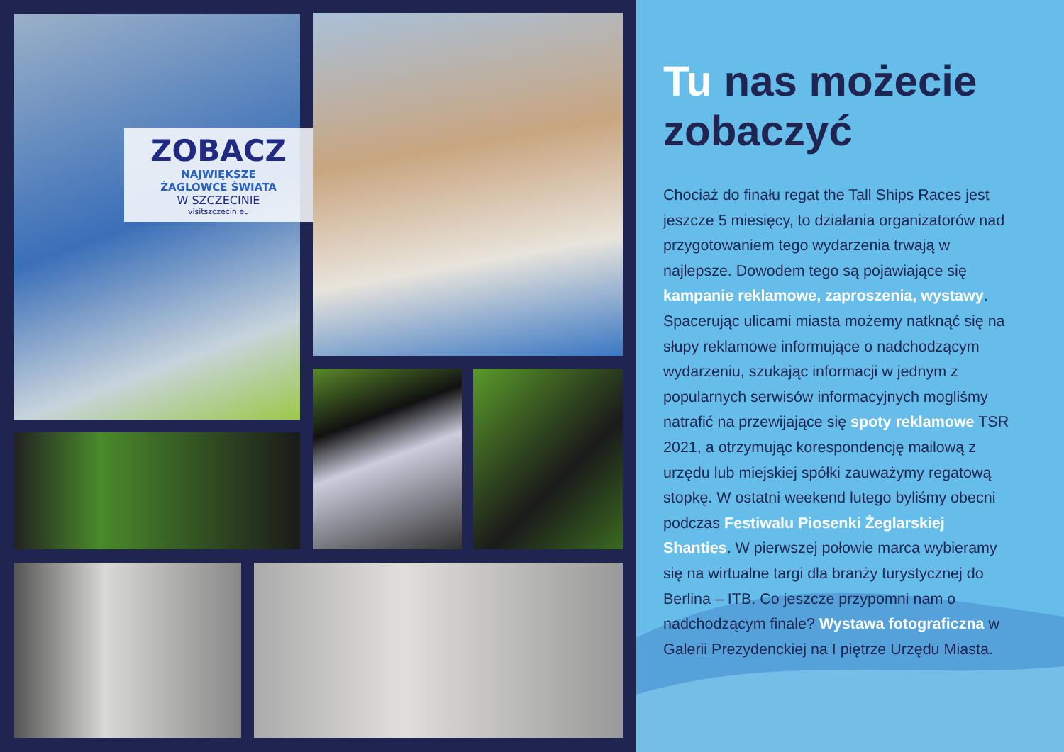ZOBACZ
NAJWIĘKSZE
ŻAGLOWCE ŚWIATA
W SZCZECINIE
visitszczecin.eu
Tu nas możecie zobaczyć
Chociaż do finału regat the Tall Ships Races jest jeszcze 5 miesięcy, to działania organizatorów nad przygotowaniem tego wydarzenia trwają w najlepsze. Dowodem tego są pojawiające się kampanie reklamowe, zaproszenia, wystawy. Spacerując ulicami miasta możemy natknąć się na słupy reklamowe informujące o nadchodzącym wydarzeniu, szukając informacji w jednym z popularnych serwisów informacyjnych mogliśmy natrafić na przewijające się spoty reklamowe TSR 2021, a otrzymując korespondencję mailową z urzędu lub miejskiej spółki zauważymy regatową stopkę. W ostatni weekend lutego byliśmy obecni podczas Festiwalu Piosenki Żeglarskiej Shanties. W pierwszej połowie marca wybieramy się na wirtualne targi dla branży turystycznej do Berlina – ITB. Co jeszcze przypomni nam o nadchodzącym finale? Wystawa fotograficzna w Galerii Prezydenckiej na I piętrze Urzędu Miasta.